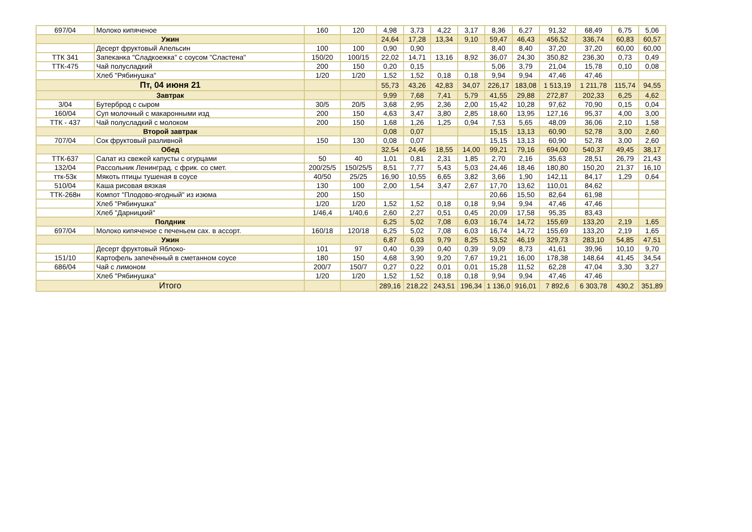| 697/04 | Молоко кипяченое | 160 | 120 | 4,98 | 3,73 | 4,22 | 3,17 | 8,36 | 6,27 | 91,32 | 68,49 | 6,75 | 5,06 |
| Ужин | | | | 24,64 | 17,28 | 13,34 | 9,10 | 59,47 | 46,43 | 456,52 | 336,74 | 60,83 | 60,57 |
| | Десерт фруктовый Апельсин | 100 | 100 | 0,90 | 0,90 | | | 8,40 | 8,40 | 37,20 | 37,20 | 60,00 | 60,00 |
| ТТК 341 | Запеканка "Сладкоежка" с соусом "Сластена" | 150/20 | 100/15 | 22,02 | 14,71 | 13,16 | 8,92 | 36,07 | 24,30 | 350,82 | 236,30 | 0,73 | 0,49 |
| ТТК-475 | Чай полусладкий | 200 | 150 | 0,20 | 0,15 | | | 5,06 | 3,79 | 21,04 | 15,78 | 0,10 | 0,08 |
| | Хлеб "Рябинушка" | 1/20 | 1/20 | 1,52 | 1,52 | 0,18 | 0,18 | 9,94 | 9,94 | 47,46 | 47,46 | | |
| Пт, 04 июня 21 | | | | 55,73 | 43,26 | 42,83 | 34,07 | 226,17 | 183,08 | 1 513,19 | 1 211,78 | 115,74 | 94,55 |
| Завтрак | | | | 9,99 | 7,68 | 7,41 | 5,79 | 41,55 | 29,88 | 272,87 | 202,33 | 6,25 | 4,62 |
| 3/04 | Бутерброд с сыром | 30/5 | 20/5 | 3,68 | 2,95 | 2,36 | 2,00 | 15,42 | 10,28 | 97,62 | 70,90 | 0,15 | 0,04 |
| 160/04 | Суп молочный с макаронными изд | 200 | 150 | 4,63 | 3,47 | 3,80 | 2,85 | 18,60 | 13,95 | 127,16 | 95,37 | 4,00 | 3,00 |
| ТТК - 437 | Чай полусладкий с молоком | 200 | 150 | 1,68 | 1,26 | 1,25 | 0,94 | 7,53 | 5,65 | 48,09 | 36,06 | 2,10 | 1,58 |
| Второй завтрак | | | | 0,08 | 0,07 | | | 15,15 | 13,13 | 60,90 | 52,78 | 3,00 | 2,60 |
| 707/04 | Сок фруктовый разливной | 150 | 130 | 0,08 | 0,07 | | | 15,15 | 13,13 | 60,90 | 52,78 | 3,00 | 2,60 |
| Обед | | | | 32,54 | 24,46 | 18,55 | 14,00 | 99,21 | 79,16 | 694,00 | 540,37 | 49,45 | 38,17 |
| ТТК-637 | Салат из свежей капусты с огурцами | 50 | 40 | 1,01 | 0,81 | 2,31 | 1,85 | 2,70 | 2,16 | 35,63 | 28,51 | 26,79 | 21,43 |
| 132/04 | Рассольник Ленинград. с фрик. со смет. | 200/25/5 | 150/25/5 | 8,51 | 7,77 | 5,43 | 5,03 | 24,46 | 18,46 | 180,80 | 150,20 | 21,37 | 16,10 |
| ттк-53к | Мякоть птицы тушеная в соусе | 40/50 | 25/25 | 16,90 | 10,55 | 6,65 | 3,82 | 3,66 | 1,90 | 142,11 | 84,17 | 1,29 | 0,64 |
| 510/04 | Каша рисовая вязкая | 130 | 100 | 2,00 | 1,54 | 3,47 | 2,67 | 17,70 | 13,62 | 110,01 | 84,62 | | |
| ТТК-268н | Компот "Плодово-ягодный" из изюма | 200 | 150 | | | | | 20,66 | 15,50 | 82,64 | 61,98 | | |
| | Хлеб "Рябинушка" | 1/20 | 1/20 | 1,52 | 1,52 | 0,18 | 0,18 | 9,94 | 9,94 | 47,46 | 47,46 | | |
| | Хлеб "Дарницкий" | 1/46,4 | 1/40,6 | 2,60 | 2,27 | 0,51 | 0,45 | 20,09 | 17,58 | 95,35 | 83,43 | | |
| Полдник | | | | 6,25 | 5,02 | 7,08 | 6,03 | 16,74 | 14,72 | 155,69 | 133,20 | 2,19 | 1,65 |
| 697/04 | Молоко кипяченое с печеньем сах. в ассорт. | 160/18 | 120/18 | 6,25 | 5,02 | 7,08 | 6,03 | 16,74 | 14,72 | 155,69 | 133,20 | 2,19 | 1,65 |
| Ужин | | | | 6,87 | 6,03 | 9,79 | 8,25 | 53,52 | 46,19 | 329,73 | 283,10 | 54,85 | 47,51 |
| | Десерт фруктовый Яблоко- | 101 | 97 | 0,40 | 0,39 | 0,40 | 0,39 | 9,09 | 8,73 | 41,61 | 39,96 | 10,10 | 9,70 |
| 151/10 | Картофель запечённый в сметанном соусе | 180 | 150 | 4,68 | 3,90 | 9,20 | 7,67 | 19,21 | 16,00 | 178,38 | 148,64 | 41,45 | 34,54 |
| 686/04 | Чай с лимоном | 200/7 | 150/7 | 0,27 | 0,22 | 0,01 | 0,01 | 15,28 | 11,52 | 62,28 | 47,04 | 3,30 | 3,27 |
| | Хлеб "Рябинушка" | 1/20 | 1/20 | 1,52 | 1,52 | 0,18 | 0,18 | 9,94 | 9,94 | 47,46 | 47,46 | | |
| Итого | | | | 289,16 | 218,22 | 243,51 | 196,34 | 1 136,0 | 916,01 | 7 892,6 | 6 303,78 | 430,2 | 351,89 |